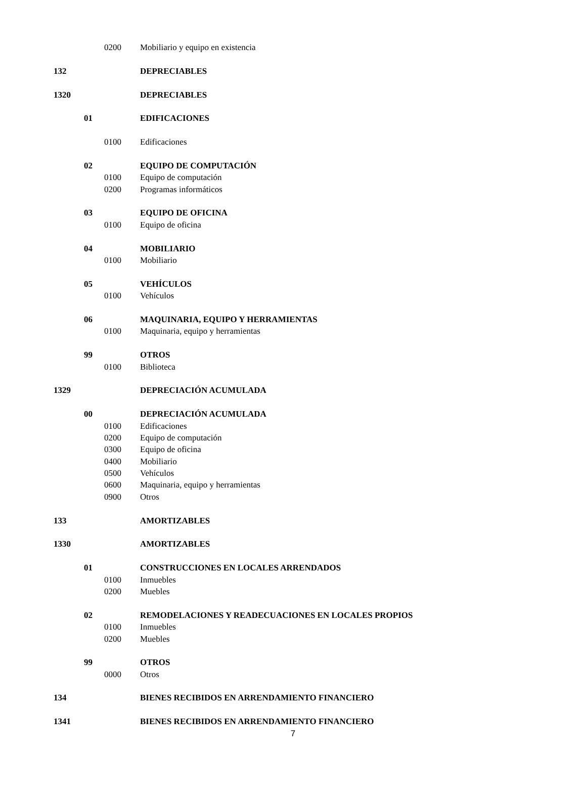| | | 0200 | Mobiliario y equipo en existencia |
| 132 | | | DEPRECIABLES |
| 1320 | | | DEPRECIABLES |
| | 01 | | EDIFICACIONES |
| | | 0100 | Edificaciones |
| | 02 | | EQUIPO DE COMPUTACIÓN |
| | | 0100 | Equipo de computación |
| | | 0200 | Programas informáticos |
| | 03 | | EQUIPO DE OFICINA |
| | | 0100 | Equipo de oficina |
| | 04 | | MOBILIARIO |
| | | 0100 | Mobiliario |
| | 05 | | VEHÍCULOS |
| | | 0100 | Vehículos |
| | 06 | | MAQUINARIA, EQUIPO Y HERRAMIENTAS |
| | | 0100 | Maquinaria, equipo y herramientas |
| | 99 | | OTROS |
| | | 0100 | Biblioteca |
| 1329 | | | DEPRECIACIÓN ACUMULADA |
| | 00 | | DEPRECIACIÓN ACUMULADA |
| | | 0100 | Edificaciones |
| | | 0200 | Equipo de computación |
| | | 0300 | Equipo de oficina |
| | | 0400 | Mobiliario |
| | | 0500 | Vehículos |
| | | 0600 | Maquinaria, equipo y herramientas |
| | | 0900 | Otros |
| 133 | | | AMORTIZABLES |
| 1330 | | | AMORTIZABLES |
| | 01 | | CONSTRUCCIONES EN LOCALES ARRENDADOS |
| | | 0100 | Inmuebles |
| | | 0200 | Muebles |
| | 02 | | REMODELACIONES Y READECUACIONES EN LOCALES PROPIOS |
| | | 0100 | Inmuebles |
| | | 0200 | Muebles |
| | 99 | | OTROS |
| | | 0000 | Otros |
| 134 | | | BIENES RECIBIDOS EN ARRENDAMIENTO FINANCIERO |
| 1341 | | | BIENES RECIBIDOS EN ARRENDAMIENTO FINANCIERO |
7